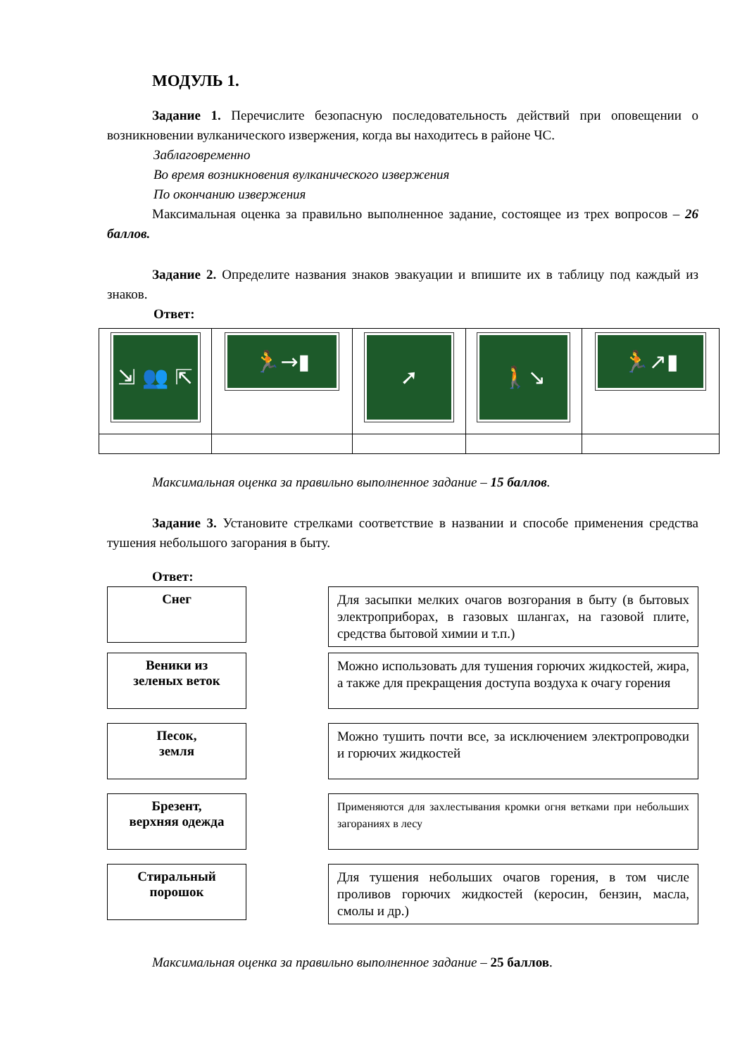МОДУЛЬ 1.
Задание 1. Перечислите безопасную последовательность действий при оповещении о возникновении вулканического извержения, когда вы находитесь в районе ЧС.
Заблаговременно
Во время возникновения вулканического извержения
По окончанию извержения
Максимальная оценка за правильно выполненное задание, состоящее из трех вопросов – 26 баллов.
Задание 2. Определите названия знаков эвакуации и впишите их в таблицу под каждый из знаков.
Ответ:
| ⇲ 👥 ⇱ | 🏃→▮ | ➚ | 🚶↘ | 🏃↗▮ |
Максимальная оценка за правильно выполненное задание – 15 баллов.
Задание 3. Установите стрелками соответствие в названии и способе применения средства тушения небольшого загорания в быту.
Ответ:
Снег
Для засыпки мелких очагов возгорания в быту (в бытовых электроприборах, в газовых шлангах, на газовой плите, средства бытовой химии и т.п.)
Веники из
зеленых веток
Можно использовать для тушения горючих жидкостей, жира, а также для прекращения доступа воздуха к очагу горения
Песок,
земля
Можно тушить почти все, за исключением электропроводки и горючих жидкостей
Брезент,
верхняя одежда
Применяются для захлестывания кромки огня ветками при небольших загораниях в лесу
Стиральный
порошок
Для тушения небольших очагов горения, в том числе проливов горючих жидкостей (керосин, бензин, масла, смолы и др.)
Максимальная оценка за правильно выполненное задание – 25 баллов.